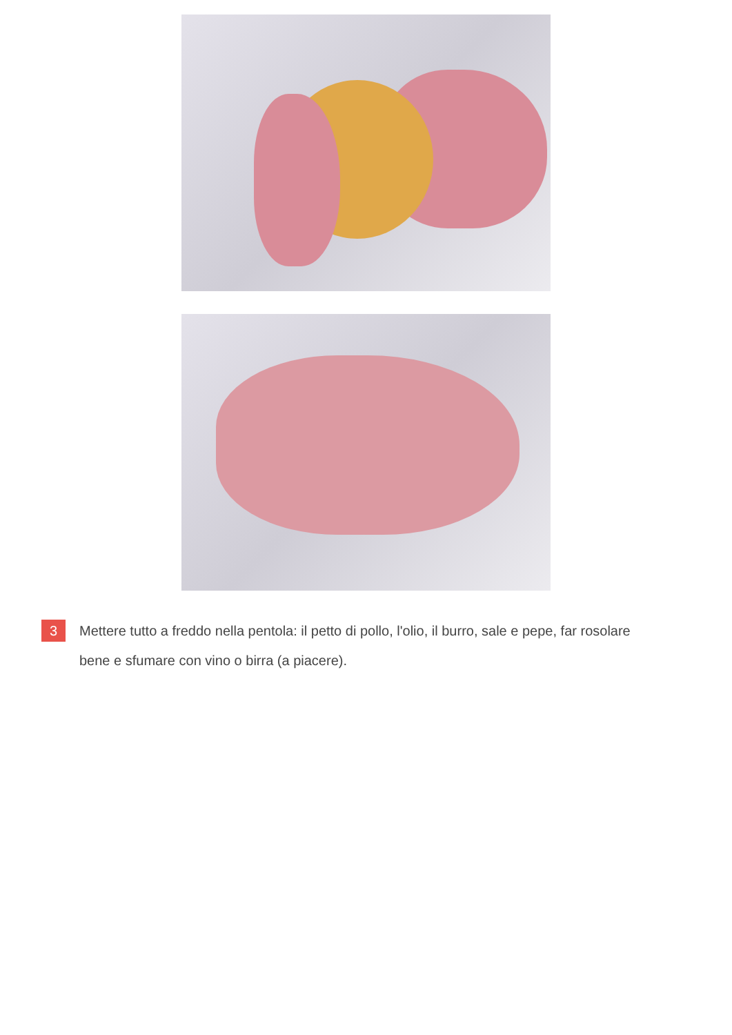3
Mettere tutto a freddo nella pentola: il petto di pollo, l'olio, il burro, sale e pepe, far rosolare bene e sfumare con vino o birra (a piacere).